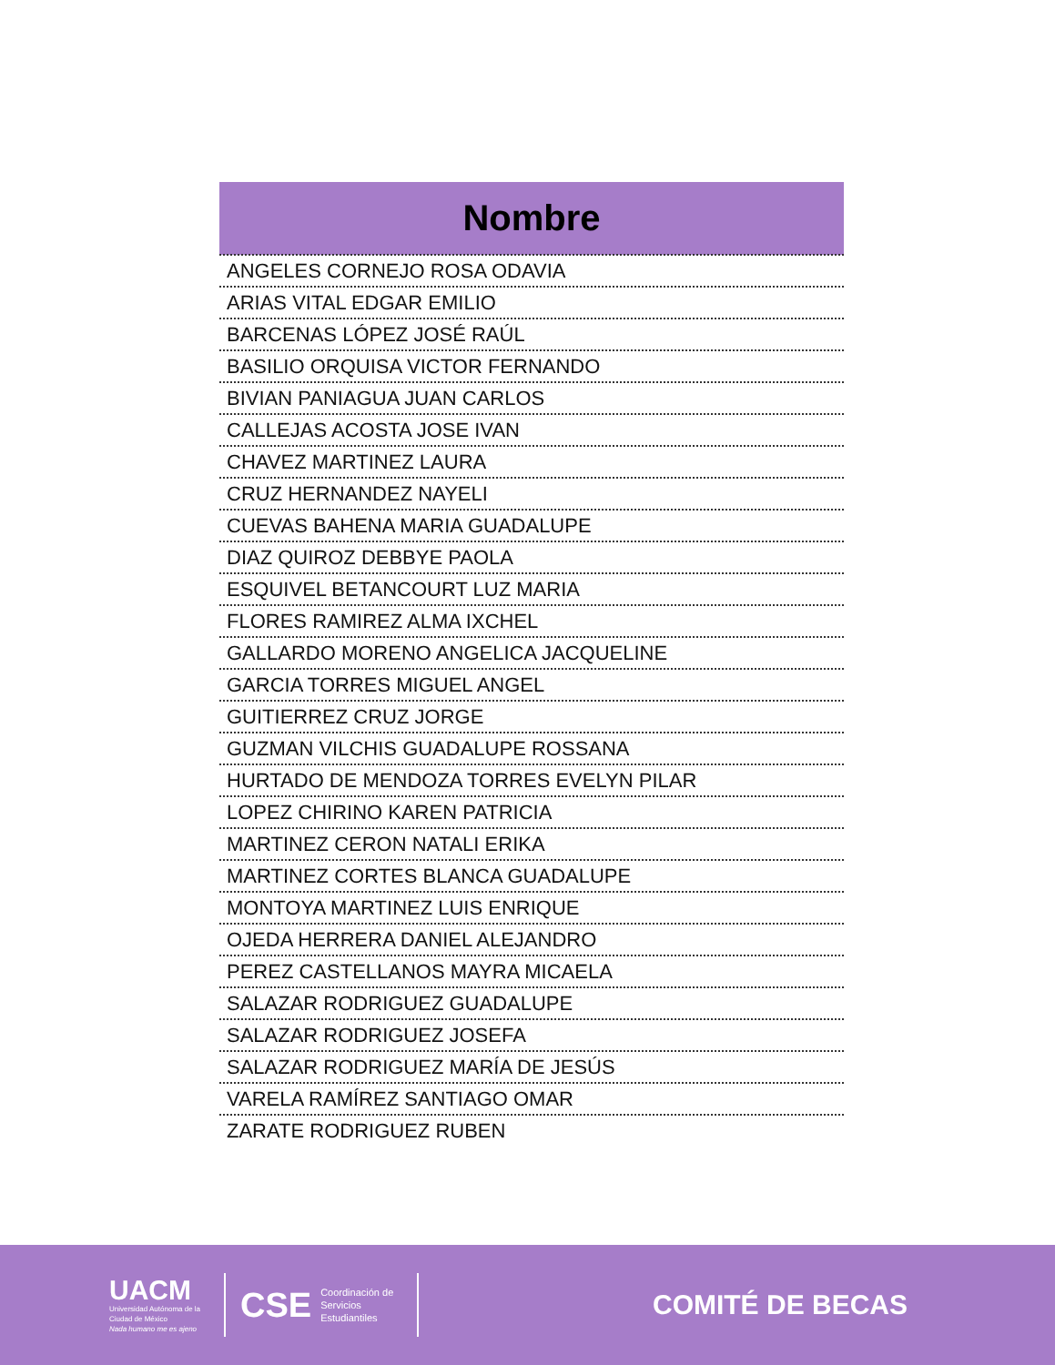| Nombre |
| --- |
| ANGELES CORNEJO ROSA ODAVIA |
| ARIAS VITAL EDGAR EMILIO |
| BARCENAS LÓPEZ JOSÉ RAÚL |
| BASILIO ORQUISA VICTOR FERNANDO |
| BIVIAN PANIAGUA JUAN CARLOS |
| CALLEJAS ACOSTA JOSE IVAN |
| CHAVEZ MARTINEZ LAURA |
| CRUZ HERNANDEZ NAYELI |
| CUEVAS BAHENA MARIA GUADALUPE |
| DIAZ QUIROZ DEBBYE PAOLA |
| ESQUIVEL BETANCOURT LUZ MARIA |
| FLORES RAMIREZ ALMA IXCHEL |
| GALLARDO MORENO ANGELICA JACQUELINE |
| GARCIA TORRES MIGUEL ANGEL |
| GUITIERREZ CRUZ JORGE |
| GUZMAN VILCHIS GUADALUPE ROSSANA |
| HURTADO DE MENDOZA TORRES EVELYN PILAR |
| LOPEZ CHIRINO KAREN PATRICIA |
| MARTINEZ CERON NATALI ERIKA |
| MARTINEZ CORTES BLANCA GUADALUPE |
| MONTOYA MARTINEZ LUIS ENRIQUE |
| OJEDA HERRERA DANIEL ALEJANDRO |
| PEREZ CASTELLANOS MAYRA MICAELA |
| SALAZAR RODRIGUEZ GUADALUPE |
| SALAZAR RODRIGUEZ JOSEFA |
| SALAZAR RODRIGUEZ MARÍA DE JESÚS |
| VARELA RAMÍREZ SANTIAGO OMAR |
| ZARATE RODRIGUEZ RUBEN |
UACM
Universidad Autónoma de la Ciudad de México
Nada humano me es ajeno
CSE
Coordinación de Servicios Estudiantiles
COMITÉ DE BECAS